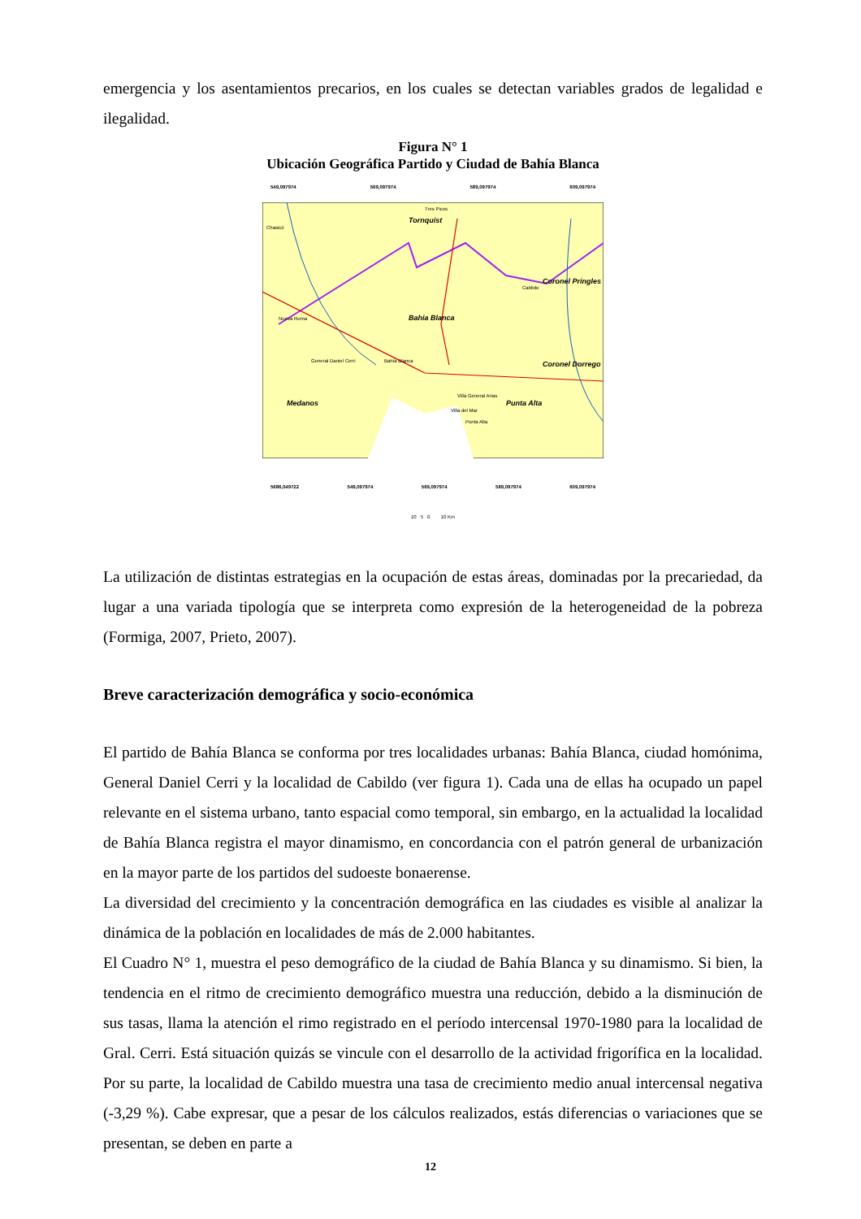emergencia y los asentamientos precarios, en los cuales se detectan variables grados de legalidad e ilegalidad.
Figura N° 1
Ubicación Geográfica Partido y Ciudad de Bahía Blanca
549,097974 569,097974 589,097974 609,097974
Bahia Blanca
Tornquist
Coronel Pringles
Coronel Dorrego
Punta Alta
Medanos
Tres Picos
Chasicó
Cabildo
Nueva Roma
General Daniel Cerri
Bahía Blanca
Villa General Arias
Villa del Mar
Punta Alta
5686,049722 549,097974 569,097974 589,097974 609,097974
10 5 0 10 Km
La utilización de distintas estrategias en la ocupación de estas áreas, dominadas por la precariedad, da lugar a una variada tipología que se interpreta como expresión de la heterogeneidad de la pobreza (Formiga, 2007, Prieto, 2007).
Breve caracterización demográfica y socio-económica
El partido de Bahía Blanca se conforma por tres localidades urbanas: Bahía Blanca, ciudad homónima, General Daniel Cerri y la localidad de Cabildo (ver figura 1). Cada una de ellas ha ocupado un papel relevante en el sistema urbano, tanto espacial como temporal, sin embargo, en la actualidad la localidad de Bahía Blanca registra el mayor dinamismo, en concordancia con el patrón general de urbanización en la mayor parte de los partidos del sudoeste bonaerense.
La diversidad del crecimiento y la concentración demográfica en las ciudades es visible al analizar la dinámica de la población en localidades de más de 2.000 habitantes.
El Cuadro N° 1, muestra el peso demográfico de la ciudad de Bahía Blanca y su dinamismo. Si bien, la tendencia en el ritmo de crecimiento demográfico muestra una reducción, debido a la disminución de sus tasas, llama la atención el rimo registrado en el período intercensal 1970-1980 para la localidad de Gral. Cerri. Está situación quizás se vincule con el desarrollo de la actividad frigorífica en la localidad. Por su parte, la localidad de Cabildo muestra una tasa de crecimiento medio anual intercensal negativa (-3,29 %). Cabe expresar, que a pesar de los cálculos realizados, estás diferencias o variaciones que se presentan, se deben en parte a
12